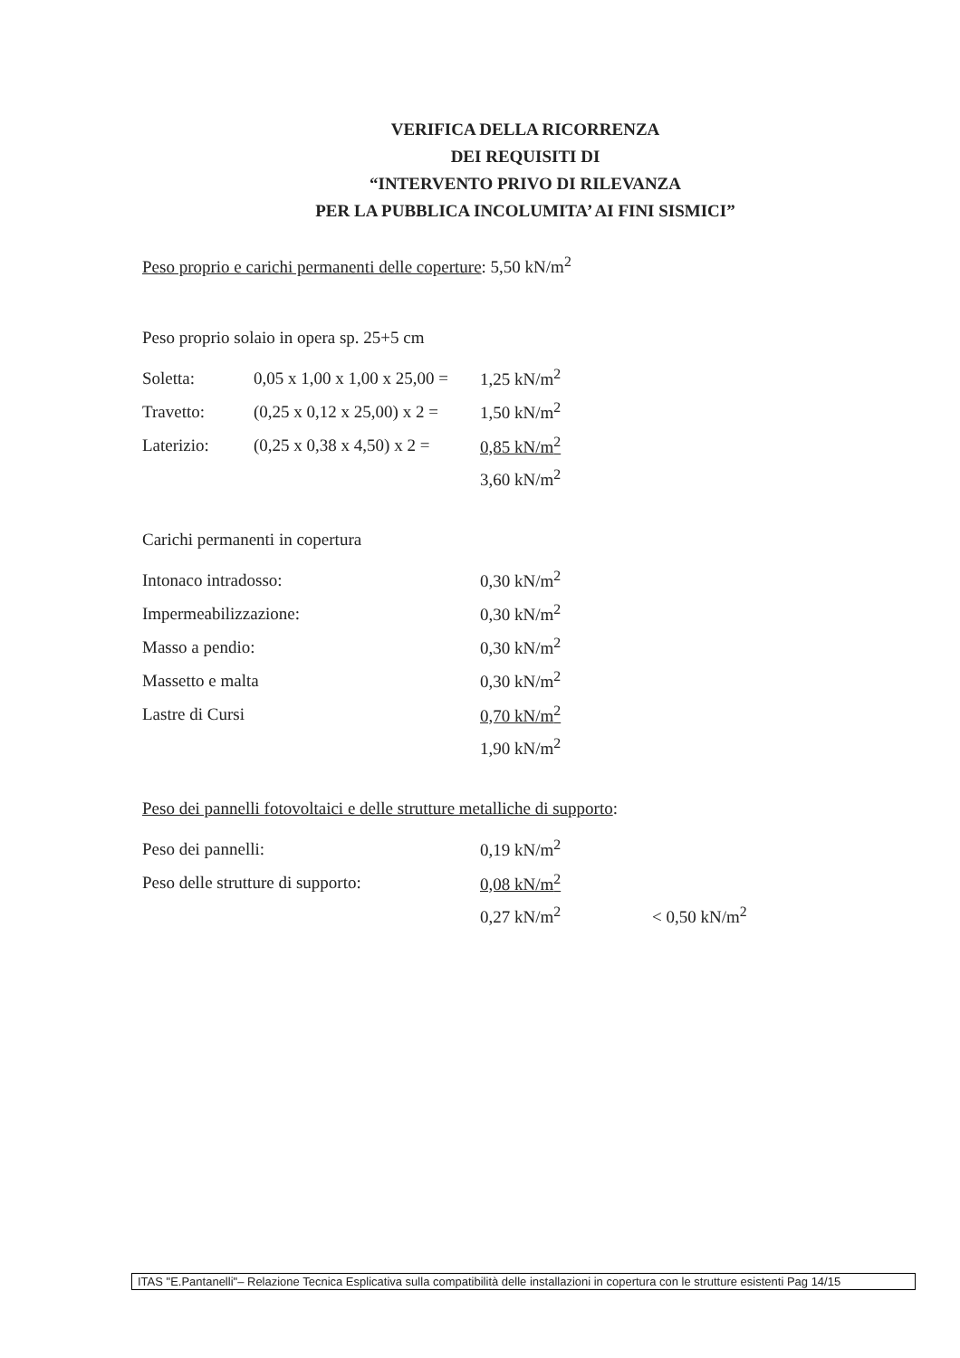VERIFICA DELLA RICORRENZA
DEI REQUISITI DI
“INTERVENTO PRIVO DI RILEVANZA
PER LA PUBBLICA INCOLUMITA’ AI FINI SISMICI”
Peso proprio e carichi permanenti delle coperture: 5,50 kN/m<sup>2</sup>
Peso proprio solaio in opera sp. 25+5 cm
| Soletta: | 0,05 x 1,00 x 1,00 x 25,00 = | 1,25 kN/m<sup>2</sup> |
| Travetto: | (0,25 x 0,12 x 25,00) x 2 = | 1,50 kN/m<sup>2</sup> |
| Laterizio: | (0,25 x 0,38 x 4,50) x 2 = | 0,85 kN/m<sup>2</sup> |
| | | 3,60 kN/m<sup>2</sup> |
Carichi permanenti in copertura
| Intonaco intradosso: | 0,30 kN/m<sup>2</sup> |
| Impermeabilizzazione: | 0,30 kN/m<sup>2</sup> |
| Masso a pendio: | 0,30 kN/m<sup>2</sup> |
| Massetto e malta | 0,30 kN/m<sup>2</sup> |
| Lastre di Cursi | 0,70 kN/m<sup>2</sup> |
| | 1,90 kN/m<sup>2</sup> |
Peso dei pannelli fotovoltaici e delle strutture metalliche di supporto:
| Peso dei pannelli: | 0,19 kN/m<sup>2</sup> | |
| Peso delle strutture di supporto: | 0,08 kN/m<sup>2</sup> | |
| | 0,27 kN/m<sup>2</sup> | < 0,50 kN/m<sup>2</sup> |
ITAS "E.Pantanelli"– Relazione Tecnica Esplicativa sulla compatibilità delle installazioni in copertura con le strutture esistenti Pag 14/15